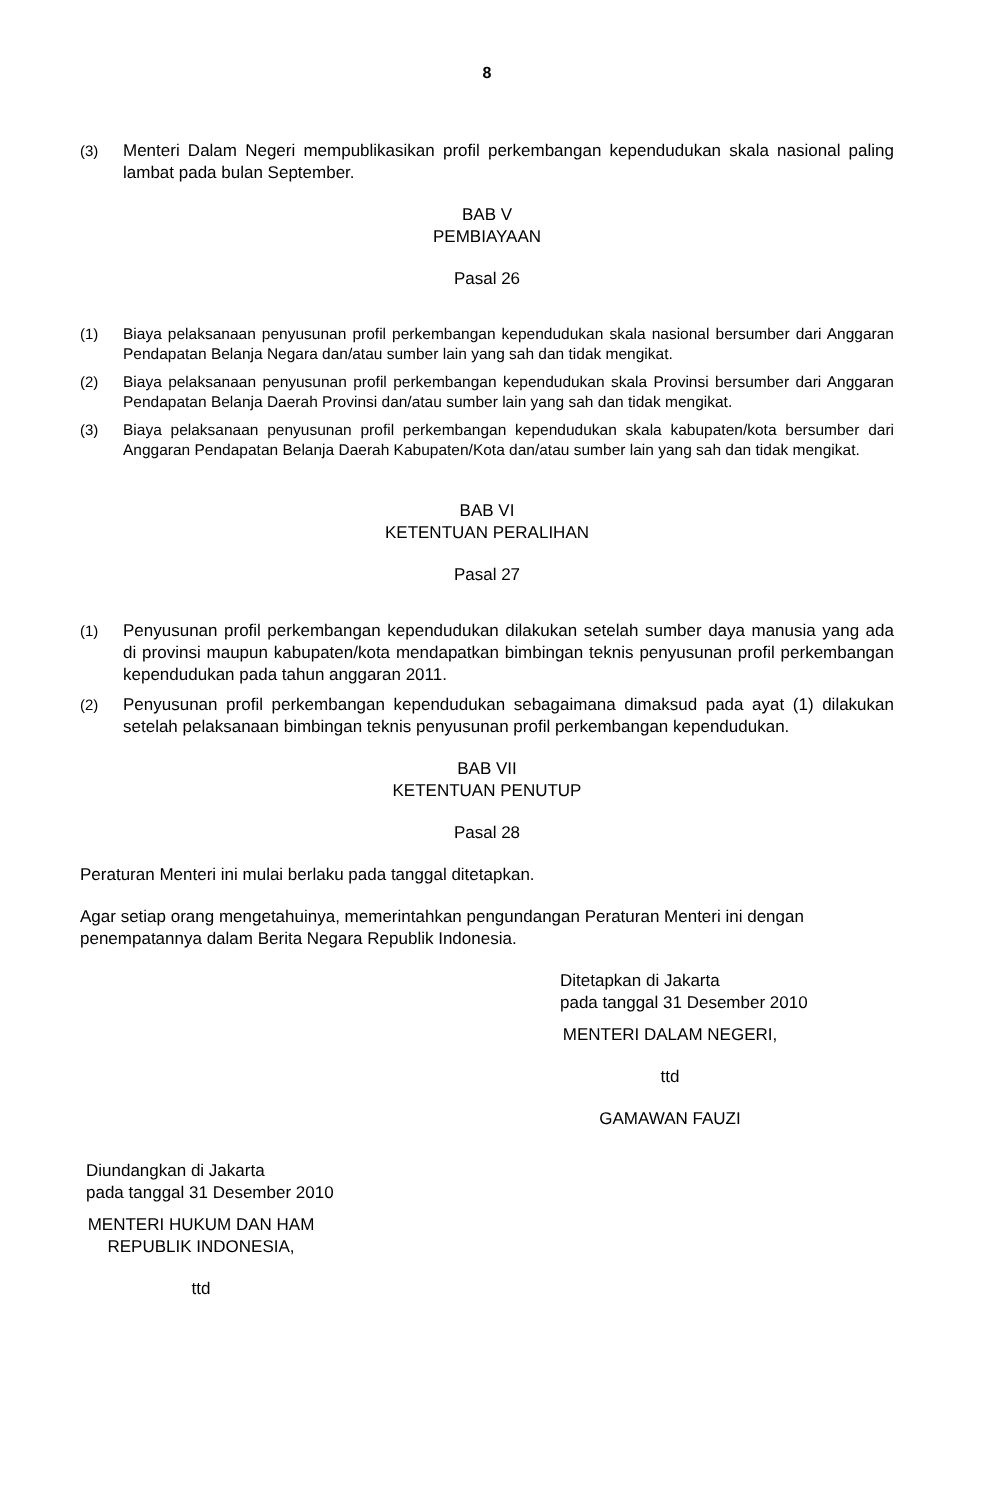8
(3) Menteri Dalam Negeri mempublikasikan profil perkembangan kependudukan skala nasional paling lambat pada bulan September.
BAB V
PEMBIAYAAN
Pasal 26
(1) Biaya pelaksanaan penyusunan profil perkembangan kependudukan skala nasional bersumber dari Anggaran Pendapatan Belanja Negara dan/atau sumber lain yang sah dan tidak mengikat.
(2) Biaya pelaksanaan penyusunan profil perkembangan kependudukan skala Provinsi bersumber dari Anggaran Pendapatan Belanja Daerah Provinsi dan/atau sumber lain yang sah dan tidak mengikat.
(3) Biaya pelaksanaan penyusunan profil perkembangan kependudukan skala kabupaten/kota bersumber dari Anggaran Pendapatan Belanja Daerah Kabupaten/Kota dan/atau sumber lain yang sah dan tidak mengikat.
BAB VI
KETENTUAN PERALIHAN
Pasal 27
(1) Penyusunan profil perkembangan kependudukan dilakukan setelah sumber daya manusia yang ada di provinsi maupun kabupaten/kota mendapatkan bimbingan teknis penyusunan profil perkembangan kependudukan pada tahun anggaran 2011.
(2) Penyusunan profil perkembangan kependudukan sebagaimana dimaksud pada ayat (1) dilakukan setelah pelaksanaan bimbingan teknis penyusunan profil perkembangan kependudukan.
BAB VII
KETENTUAN PENUTUP
Pasal 28
Peraturan Menteri ini mulai berlaku pada tanggal ditetapkan.
Agar setiap orang mengetahuinya, memerintahkan pengundangan Peraturan Menteri ini dengan penempatannya dalam Berita Negara Republik Indonesia.
Ditetapkan di Jakarta
pada tanggal 31 Desember 2010
MENTERI DALAM NEGERI,
ttd
GAMAWAN FAUZI
Diundangkan di Jakarta
pada tanggal 31 Desember 2010
MENTERI HUKUM DAN HAM
REPUBLIK INDONESIA,
ttd